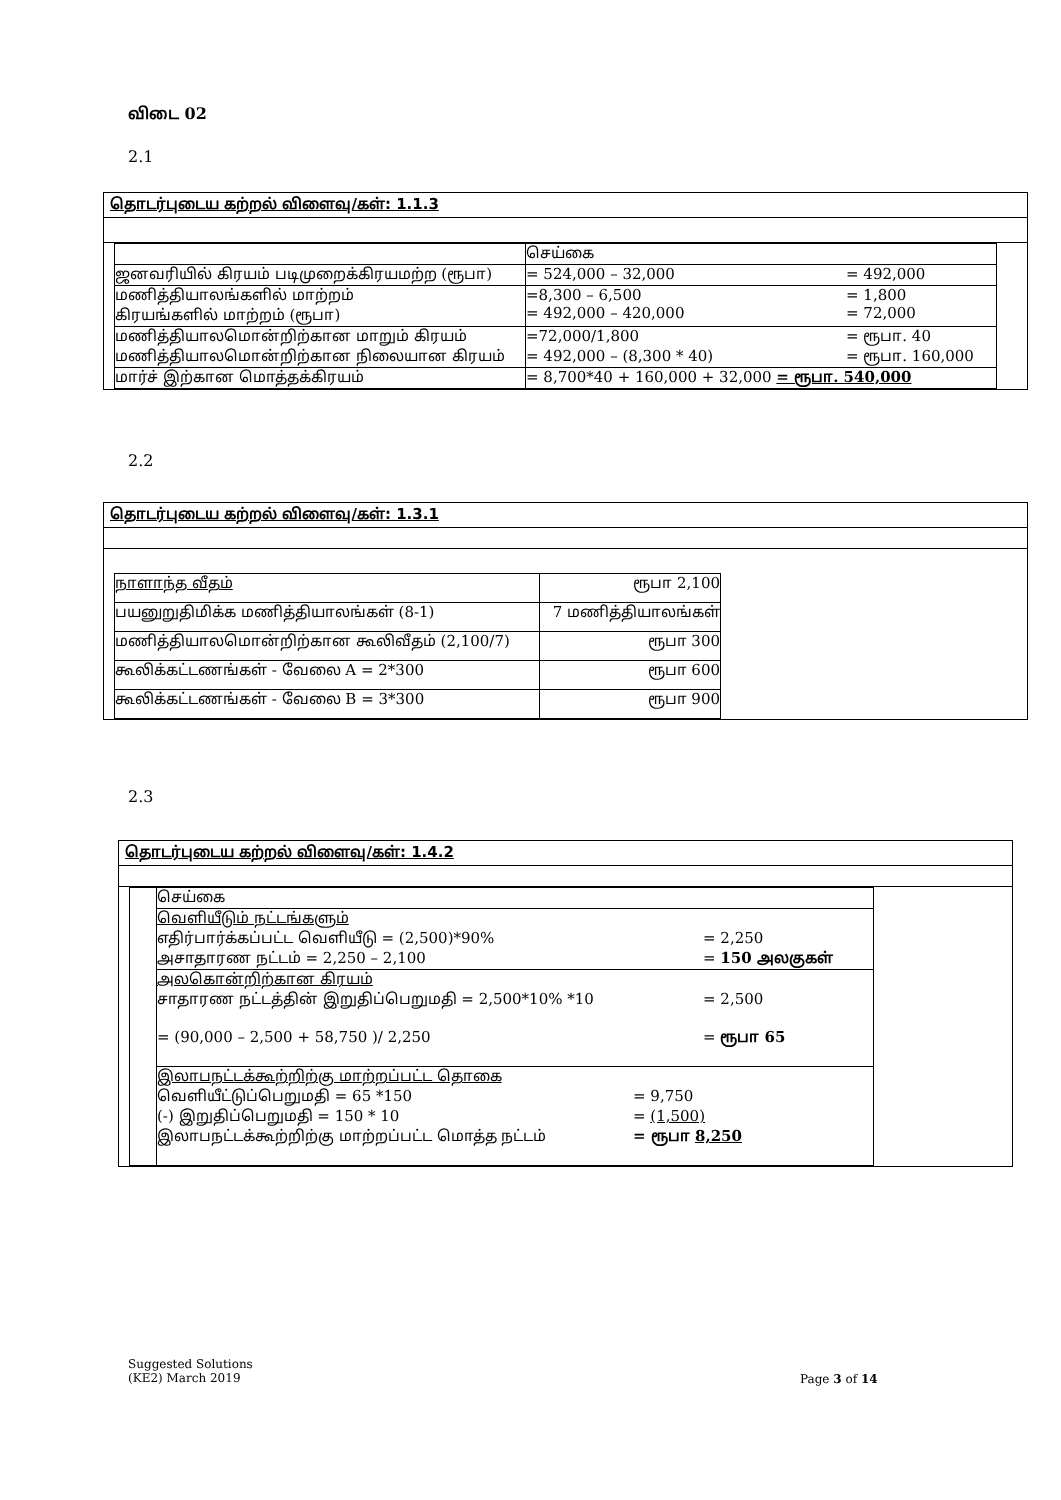விடை 02
2.1
| தொடர்புடைய கற்றல் விளைவு/கள்: 1.1.3 |
| / / செய்கை / / ஜனவரியில் கிரயம் படிமுறைக்கிரயமற்ற (ரூபா) / = 524,000 – 32,000 = 492,000 / / மணித்தியாலங்களில் மாற்றம் கிரயங்களில் மாற்றம் (ரூபா) / =8,300 – 6,500 = 1,800 = 492,000 – 420,000 = 72,000 / / மணித்தியாலமொன்றிற்கான மாறும் கிரயம் மணித்தியாலமொன்றிற்கான நிலையான கிரயம் / =72,000/1,800 = ரூபா. 40 = 492,000 – (8,300 * 40) = ரூபா. 160,000 / / மார்ச் இற்கான மொத்தக்கிரயம் / = 8,700*40 + 160,000 + 32,000 = ரூபா. 540,000 / |
2.2
| தொடர்புடைய கற்றல் விளைவு/கள்: 1.3.1 |
| / நாளாந்த வீதம் / ரூபா 2,100 / / பயனுறுதிமிக்க மணித்தியாலங்கள் (8-1) / 7 மணித்தியாலங்கள் / / மணித்தியாலமொன்றிற்கான கூலிவீதம் (2,100/7) / ரூபா 300 / / கூலிக்கட்டணங்கள் - வேலை A = 2*300 / ரூபா 600 / / கூலிக்கட்டணங்கள் - வேலை B = 3*300 / ரூபா 900 / |
2.3
| தொடர்புடைய கற்றல் விளைவு/கள்: 1.4.2 |
| / / செய்கை / / / வெளியீடும் நட்டங்களும் எதிர்பார்க்கப்பட்ட வெளியீடு = (2,500)*90% = 2,250 அசாதாரண நட்டம் = 2,250 – 2,100 = 150 அலகுகள் / / / அலகொன்றிற்கான கிரயம் சாதாரண நட்டத்தின் இறுதிப்பெறுமதி = 2,500*10% *10 = 2,500 = (90,000 – 2,500 + 58,750 )/ 2,250 = ரூபா 65 / / / இலாபநட்டக்கூற்றிற்கு மாற்றப்பட்ட தொகை வெளியீட்டுப்பெறுமதி = 65 *150 = 9,750 (-) இறுதிப்பெறுமதி = 150 * 10 = (1,500) இலாபநட்டக்கூற்றிற்கு மாற்றப்பட்ட மொத்த நட்டம் = ரூபா 8,250 / |
Suggested Solutions
(KE2) March 2019
Page 3 of 14